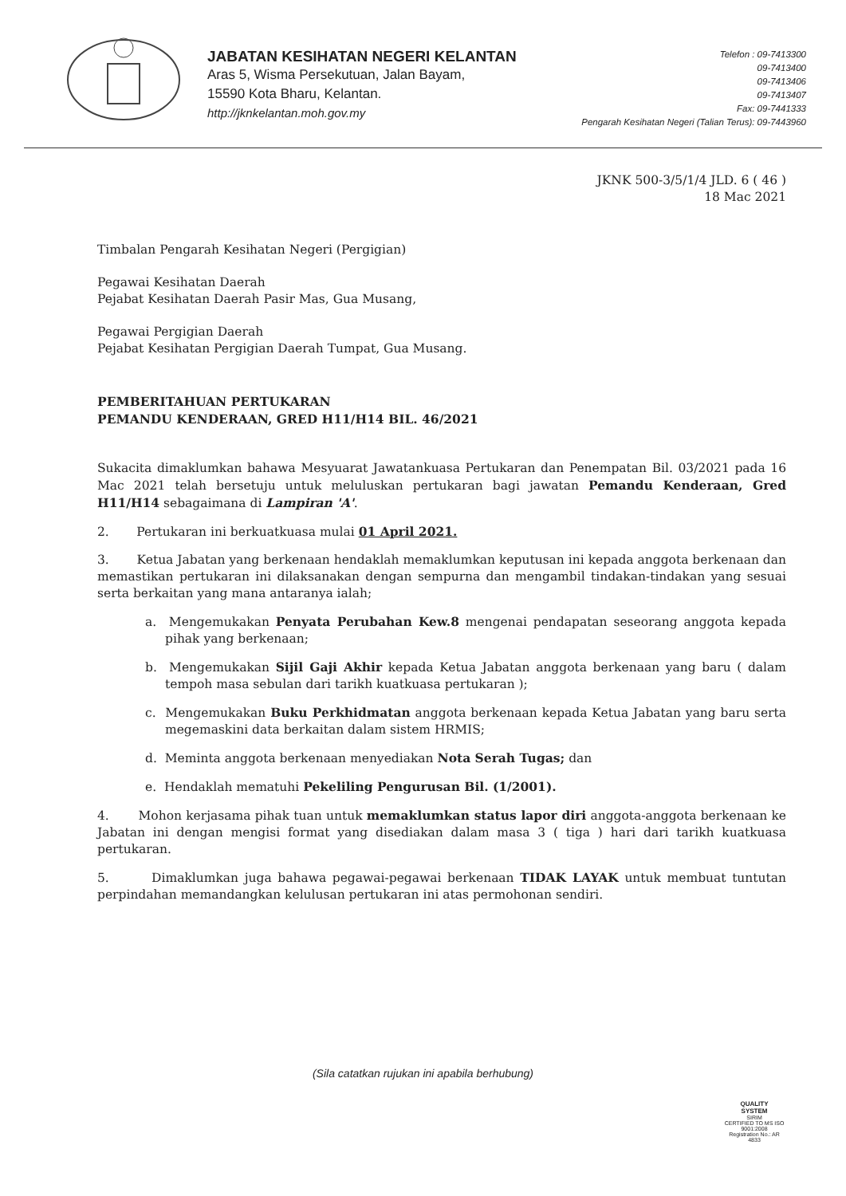JABATAN KESIHATAN NEGERI KELANTAN
Aras 5, Wisma Persekutuan, Jalan Bayam,
15590 Kota Bharu, Kelantan.
http://jknkelantan.moh.gov.my
Telefon : 09-7413300
09-7413400
09-7413406
09-7413407
Fax: 09-7441333
Pengarah Kesihatan Negeri (Talian Terus): 09-7443960
JKNK 500-3/5/1/4 JLD. 6 ( 46 )
18 Mac 2021
Timbalan Pengarah Kesihatan Negeri (Pergigian)
Pegawai Kesihatan Daerah
Pejabat Kesihatan Daerah Pasir Mas, Gua Musang,
Pegawai Pergigian Daerah
Pejabat Kesihatan Pergigian Daerah Tumpat, Gua Musang.
PEMBERITAHUAN PERTUKARAN
PEMANDU KENDERAAN, GRED H11/H14 BIL. 46/2021
Sukacita dimaklumkan bahawa Mesyuarat Jawatankuasa Pertukaran dan Penempatan Bil. 03/2021 pada 16 Mac 2021 telah bersetuju untuk meluluskan pertukaran bagi jawatan Pemandu Kenderaan, Gred H11/H14 sebagaimana di Lampiran 'A'.
2. Pertukaran ini berkuatkuasa mulai 01 April 2021.
3. Ketua Jabatan yang berkenaan hendaklah memaklumkan keputusan ini kepada anggota berkenaan dan memastikan pertukaran ini dilaksanakan dengan sempurna dan mengambil tindakan-tindakan yang sesuai serta berkaitan yang mana antaranya ialah;
a. Mengemukakan Penyata Perubahan Kew.8 mengenai pendapatan seseorang anggota kepada pihak yang berkenaan;
b. Mengemukakan Sijil Gaji Akhir kepada Ketua Jabatan anggota berkenaan yang baru ( dalam tempoh masa sebulan dari tarikh kuatkuasa pertukaran );
c. Mengemukakan Buku Perkhidmatan anggota berkenaan kepada Ketua Jabatan yang baru serta megemaskini data berkaitan dalam sistem HRMIS;
d. Meminta anggota berkenaan menyediakan Nota Serah Tugas; dan
e. Hendaklah mematuhi Pekeliling Pengurusan Bil. (1/2001).
4. Mohon kerjasama pihak tuan untuk memaklumkan status lapor diri anggota-anggota berkenaan ke Jabatan ini dengan mengisi format yang disediakan dalam masa 3 ( tiga ) hari dari tarikh kuatkuasa pertukaran.
5. Dimaklumkan juga bahawa pegawai-pegawai berkenaan TIDAK LAYAK untuk membuat tuntutan perpindahan memandangkan kelulusan pertukaran ini atas permohonan sendiri.
(Sila catatkan rujukan ini apabila berhubung)
QUALITY
SYSTEM
SIRIM
CERTIFIED TO MS ISO 9001:2008
Registration No.: AR 4833